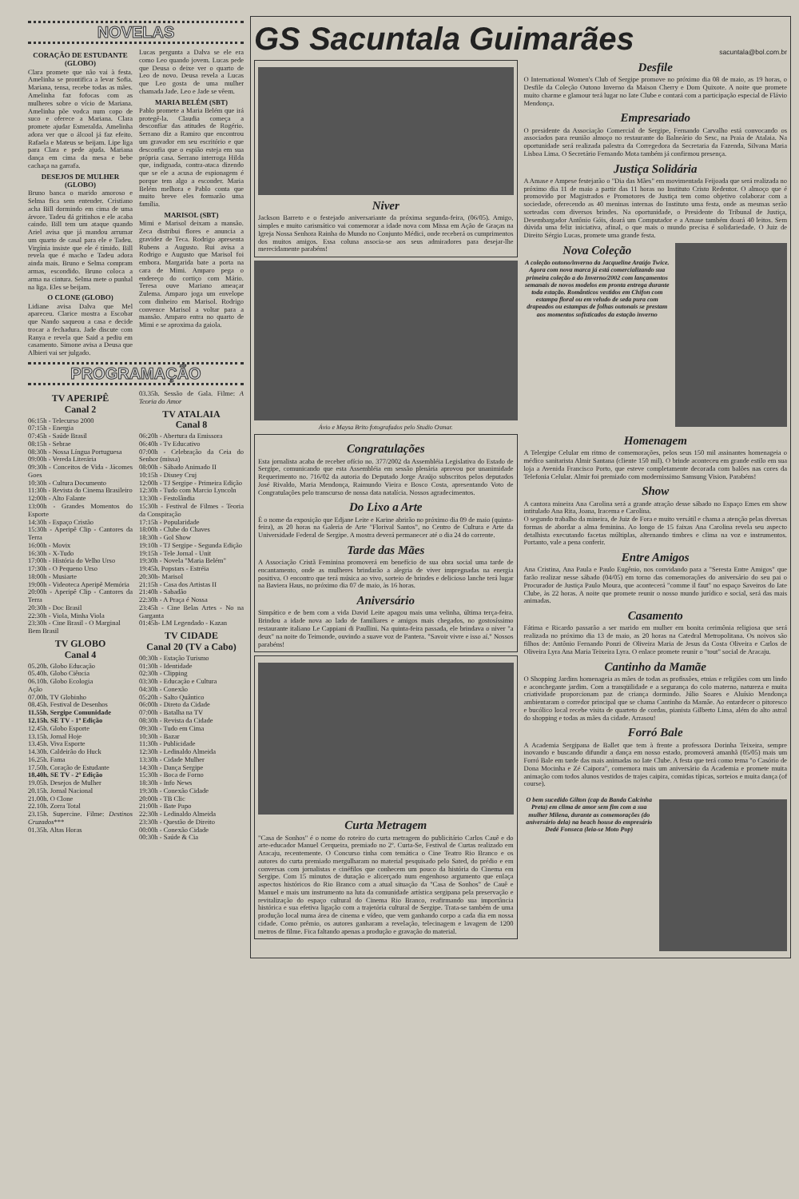NOVELAS
CORAÇÃO DE ESTUDANTE (GLOBO)
Clara promete que não vai à festa. Amelinha se prontifica a levar Sofia. Mariana, tensa, recebe todas as mães. Amelinha faz fofocas com as mulheres sobre o vício de Mariana. Amelinha põe vodca num copo de suco e oferece a Mariana. Clara promete ajudar Esmeralda. Amelinha adora ver que o álcool já faz efeito. Rafaela e Mateus se beijam. Lipe liga para Clara e pede ajuda. Mariana dança em cima da mesa e bebe cachaça na garrafa.
DESEJOS DE MULHER (GLOBO)
Bruno banca o marido amoroso e Selma fica sem entender. Cristiano acha Bill dormindo em cima de uma árvore. Tadeu dá gritinhos e ele acaba caindo. Bill tem um ataque quando Ariel avisa que já mandou arrumar um quarto de casal para ele e Tadeu. Virgínia insiste que ele é tímido. Bill revela que é macho e Tadeu adora ainda mais. Bruno e Selma compram armas, escondido. Bruno coloca a arma na cintura. Selma mete o punhal na liga. Eles se beijam.
O CLONE (GLOBO)
Lidiane avisa Dalva que Mel apareceu. Clarice mostra a Escobar que Nando saqueou a casa e decide trocar a fechadura. Jade discute com Ranya e revela que Said a pediu em casamento. Simone avisa a Deusa que Albieri vai ser julgado.
Lucas pergunta a Dalva se ele era como Leo quando jovem. Lucas pede que Deusa o deixe ver o quarto de Leo de novo. Deusa revela a Lucas que Leo gosta de uma mulher chamada Jade. Leo e Jade se vêem.
MARIA BELÉM (SBT)
Pablo promete a Maria Belém que irá protegê-la. Claudia começa a desconfiar das atitudes de Rogério. Serrano diz a Ramiro que encontrou um gravador em seu escritório e que desconfia que o espião esteja em sua própria casa. Serrano interroga Hilda que, indignada, contra-ataca dizendo que se ele a acusa de espionagem é porque tem algo a esconder. Maria Belém melhora e Pablo conta que muito breve eles formarão uma família.
MARISOL (SBT)
Mimi e Marisol deixam a mansão. Zeca distribui flores e anuncia a gravidez de Teca. Rodrigo apresenta Rubens a Augusto. Rui avisa a Rodrigo e Augusto que Marisol foi embora. Margarida bate a porta na cara de Mimi. Amparo pega o endereço do cortiço com Mário. Teresa ouve Mariano ameaçar Zulema. Amparo joga um envelope com dinheiro em Marisol. Rodrigo convence Marisol a voltar para a mansão. Amparo entra no quarto de Mimi e se aproxima da gaiola.
PROGRAMAÇÃO
TV APERIPÊ
Canal 2
06:15h - Telecurso 2000
07:15h - Energia
07:45h - Saúde Brasil
08:15h - Sebrae
08:30h - Nossa Língua Portuguesa
09:00h - Vereda Literária
09:30h - Conceitos de Vida - Jácomes Goes
10:30h - Cultura Documento
11:30h - Revista do Cinema Brasileiro
12:00h - Alto Falante
13:00h - Grandes Momentos do Esporte
14:30h - Espaço Cristão
15:30h - Aperipê Clip - Cantores da Terra
16:00h - Movix
16:30h - X-Tudo
17:00h - História do Velho Urso
17:30h - O Pequeno Urso
18:00h - Musiarte
19:00h - Videoteca Aperipê Memória
20:00h - Aperipê Clip - Cantores da Terra
20:30h - Doc Brasil
22:30h - Viola, Minha Viola
23:30h - Cine Brasil - O Marginal
Bem Brasil
TV GLOBO
Canal 4
05.20h. Globo Educação
05.40h. Globo Ciência
06.10h. Globo Ecologia
Ação
07.00h. TV Globinho
08.45h. Festival de Desenhos
11.55h. Sergipe Comunidade
12.15h. SE TV - 1ª Edição
12.45h. Globo Esporte
13.15h. Jornal Hoje
13.45h. Viva Esporte
14.30h. Caldeirão do Huck
16.25h. Fama
17.50h. Coração de Estudante
18.40h. SE TV - 2ª Edição
19.05h. Desejos de Mulher
20.15h. Jornal Nacional
21.00h. O Clone
22.10h. Zorra Total
23.15h. Supercine. Filme: Destinos Cruzados***
01.35h. Altas Horas
03.35h. Sessão de Gala. Filme: A Teoria do Amor
TV ATALAIA
Canal 8
06:20h - Abertura da Emissora
06:40h - Tv Educativo
07:00h - Celebração da Ceia do Senhor (missa)
08:00h - Sábado Animado II
10:15h - Disney Cruj
12:00h - TJ Sergipe - Primeira Edição
12:30h - Tudo com Marcio Lyncoln
13:30h - Festolândia
15:30h - Festival de Filmes - Teoria da Conspiração
17:15h - Popularidade
18:00h - Clube do Chaves
18:30h - Gol Show
19:10h - TJ Sergipe - Segunda Edição
19:15h - Tele Jornal - Unit
19:30h - Novela "Maria Belém"
19:45h. Popstars - Estréia
20:30h- Marisol
21:15h - Casa dos Artistas II
21:40h - Sabadão
22:30h - A Praça é Nossa
23:45h - Cine Belas Artes - No na Garganta
01:45h- LM Legendado - Kazan
TV CIDADE
Canal 20 (TV a Cabo)
00:30h - Estação Turismo
01:30h - Identidade
02:30h - Clipping
03:30h - Educação e Cultura
04:30h - Conexão
05:20h - Salto Quântico
06:00h - Direto da Cidade
07:00h - Batalha na TV
08:30h - Revista da Cidade
09:30h - Tudo em Cima
10:30h - Bazar
11:30h - Publicidade
12:30h - Ledinaldo Almeida
13:30h - Cidade Mulher
14:30h - Dança Sergipe
15:30h - Boca de Forno
18:30h - Info News
19:30h - Conexão Cidade
20:00h - TB Clic
21:00h - Bate Papo
22:30h - Ledinaldo Almeida
23:30h - Questão de Direito
00:00h - Conexão Cidade
00:30h - Saúde & Cia
GS Sacuntala Guimarães sacuntala@bol.com.br
Niver
Jackson Barreto e o festejado aniversariante da próxima segunda-feira, (06/05). Amigo, simples e muito carismático vai comemorar a idade nova com Missa em Ação de Graças na Igreja Nossa Senhora Rainha do Mundo no Conjunto Médici, onde receberá os cumprimentos dos muitos amigos. Essa coluna associa-se aos seus admiradores para desejar-lhe merecidamente parabéns!
Ávio e Maysa Brito fotografados pelo Studio Osmar.
Congratulações
Esta jornalista acaba de receber ofício no. 377/2002 da Assembléia Legislativa do Estado de Sergipe, comunicando que esta Assembléia em sessão plenária aprovou por unanimidade Requerimento no. 716/02 da autoria do Deputado Jorge Araújo subscritos pelos deputados José Rivaldo, Maria Mendonça, Raimundo Vieira e Bosco Costa, apresentando Voto de Congratulações pelo transcurso de nossa data natalícia. Nossos agradecimentos.
Do Lixo a Arte
É o nome da exposição que Edjane Leite e Karine abrirão no próximo dia 09 de maio (quinta-feira), as 20 horas na Galeria de Arte "Florival Santos", no Centro de Cultura e Arte da Universidade Federal de Sergipe. A mostra deverá permanecer até o dia 24 do corrente.
Tarde das Mães
A Associação Cristã Feminina promoverá em benefício de sua obra social uma tarde de encantamento, onde as mulheres brindarão a alegria de viver impregnadas na energia positiva. O encontro que terá música ao vivo, sorteio de brindes e delicioso lanche terá lugar na Baviera Haus, no próximo dia 07 de maio, às 16 horas.
Aniversário
Simpático e de bem com a vida David Leite apagou mais uma velinha, última terça-feira. Brindou a idade nova ao lado de familiares e amigos mais chegados, no gostosíssimo restaurante italiano Le Cappiani di Paullini. Na quinta-feira passada, ele brindava o niver "a deux" na noite do Teimonde, ouvindo a suave voz de Pantera. "Savoir vivre e isso aí." Nossos parabéns!
Curta Metragem
"Casa de Sonhos" é o nome do roteiro do curta metragem do publicitário Carlos Cauê e do arte-educador Manuel Cerqueira, premiado no 2º. Curta-Se, Festival de Curtas realizado em Aracaju, recentemente. O Concurso tinha com temática o Cine Teatro Rio Branco e os autores do curta premiado mergulharam no material pesquisado pelo Sated, do prédio e em conversas com jornalistas e cinéfilos que conhecem um pouco da história do Cinema em Sergipe. Com 15 minutos de duração e alicerçado num engenhoso argumento que enlaça aspectos históricos do Rio Branco com a atual situação da "Casa de Sonhos" de Cauê e Manuel e mais um instrumento na luta da comunidade artística sergipana pela preservação e revitalização do espaço cultural do Cinema Rio Branco, reafirmando sua importância histórica e sua efetiva ligação com a trajetória cultural de Sergipe. Trata-se também de uma produção local numa área de cinema e vídeo, que vem ganhando corpo a cada dia em nossa cidade. Como prêmio, os autores ganharam a revelação, telecinagem e lavagem de 1200 metros de filme. Fica faltando apenas a produção e gravação do material.
Desfile
O International Women's Club of Sergipe promove no próximo dia 08 de maio, as 19 horas, o Desfile da Coleção Outono Inverno da Maison Cherry e Dom Quixote. A noite que promete muito charme e glamour terá lugar no Iate Clube e contará com a participação especial de Flávio Mendonça.
Empresariado
O presidente da Associação Comercial de Sergipe, Fernando Carvalho está convocando os associados para reunião almoço no restaurante do Balneário do Sesc, na Praia de Atalaia. Na oportunidade será realizada palestra da Corregedora da Secretaria da Fazenda, Silvana Maria Lisboa Lima. O Secretário Fernando Mota também já confirmou presença.
Justiça Solidária
A Amase e Ampese festejarão o "Dia das Mães" em movimentada Feijoada que será realizada no próximo dia 11 de maio a partir das 11 horas no Instituto Cristo Redentor. O almoço que é promovido por Magistrados e Promotores de Justiça tem como objetivo colaborar com a sociedade, oferecendo as 40 meninas internas do Instituto uma festa, onde as mesmas serão sorteadas com diversos brindes. Na oportunidade, o Presidente do Tribunal de Justiça, Desembargador Antônio Góis, doará um Computador e a Amase também doará 40 leitos. Sem dúvida uma feliz iniciativa, afinal, o que mais o mundo precisa é solidariedade. O Juiz de Direito Sérgio Lucas, promete uma grande festa.
Nova Coleção
A coleção outono/inverno da Jacqueline Araújo Twice. Agora com nova marca já está comercializando sua primeira coleção a do Inverno/2002 com lançamentos semanais de novos modelos em pronta entrega durante toda estação. Românticos vestidos em Chifon com estampa floral ou em veludo de seda pura com drapeados ou estampas de folhas outonais se prestam aos momentos sofisticados da estação inverno
Homenagem
A Telergipe Celular em ritmo de comemorações, pelos seus 150 mil assinantes homenageia o médico sanitarista Almir Santana (cliente 150 mil). O brinde aconteceu em grande estilo em sua loja a Avenida Francisco Porto, que esteve completamente decorada com balões nas cores da Telefonia Celular. Almir foi premiado com modernissimo Samsung Vision. Parabéns!
Show
A cantora mineira Ana Carolina será a grande atração desse sábado no Espaço Emes em show intitulado Ana Rita, Joana, Iracema e Carolina.
O segundo trabalho da mineira, de Juiz de Fora e muito versátil e chama a atenção pelas diversas formas de abordar a alma feminina. Ao longo de 15 faixas Ana Carolina revela seu aspecto detalhista executando facetas múltiplas, alternando timbres e clima na voz e instrumentos. Portanto, vale a pena conferir.
Entre Amigos
Ana Cristina, Ana Paula e Paulo Eugênio, nos convidando para a "Seresta Entre Amigos" que farão realizar nesse sábado (04/05) em torno das comemorações do aniversário do seu pai o Procurador de Justiça Paulo Moura, que acontecerá "comme il faut" no espaço Saveiros do Iate Clube, às 22 horas. A noite que promete reunir o nosso mundo jurídico e social, será das mais animadas.
Casamento
Fátima e Ricardo passarão a ser marido em mulher em bonita cerimônia religiosa que será realizada no próximo dia 13 de maio, as 20 horas na Catedral Metropolitana. Os noivos são filhos de: Antônio Fernando Ponzi de Oliveira Maria de Jesus da Costa Oliveira e Carlos de Oliveira Lyra Ana Maria Teixeira Lyra. O enlace promete reunir o "tout" social de Aracaju.
Cantinho da Mamãe
O Shopping Jardins homenageia as mães de todas as profissões, etnias e religiões com um lindo e aconchegante jardim. Com a tranqüilidade e a segurança do colo materno, natureza e muita criatividade proporcionam paz de criança dormindo. Júlio Soares e Aluísio Mendonça ambientaram o corredor principal que se chama Cantinho da Mamãe. Ao entardecer o pitoresco e bucólico local recebe visita de quarteto de cordas, pianista Gilberto Lima, além do alto astral do shopping e todas as mães da cidade. Arrasou!
Forró Bale
A Academia Sergipana de Ballet que tem à frente a professora Dorinha Teixeira, sempre inovando e buscando difundir a dança em nosso estado, promoverá amanhã (05/05) mais um Forró Bale em tarde das mais animadas no Iate Clube. A festa que terá como tema "o Casório de Dona Mocinha e Zé Caipora", comemora mais um aniversário da Academia e promete muita animação com todos alunos vestidos de trajes caipira, comidas típicas, sorteios e muita dança (of course).
O bem sucedido Gilton (cap da Banda Calcinha Preta) em clima de amor sem fim com a sua mulher Milena, durante as comemorações (do aniversário dela) na beach house do empresário Dedé Fonseca (leia-se Moto Pop)